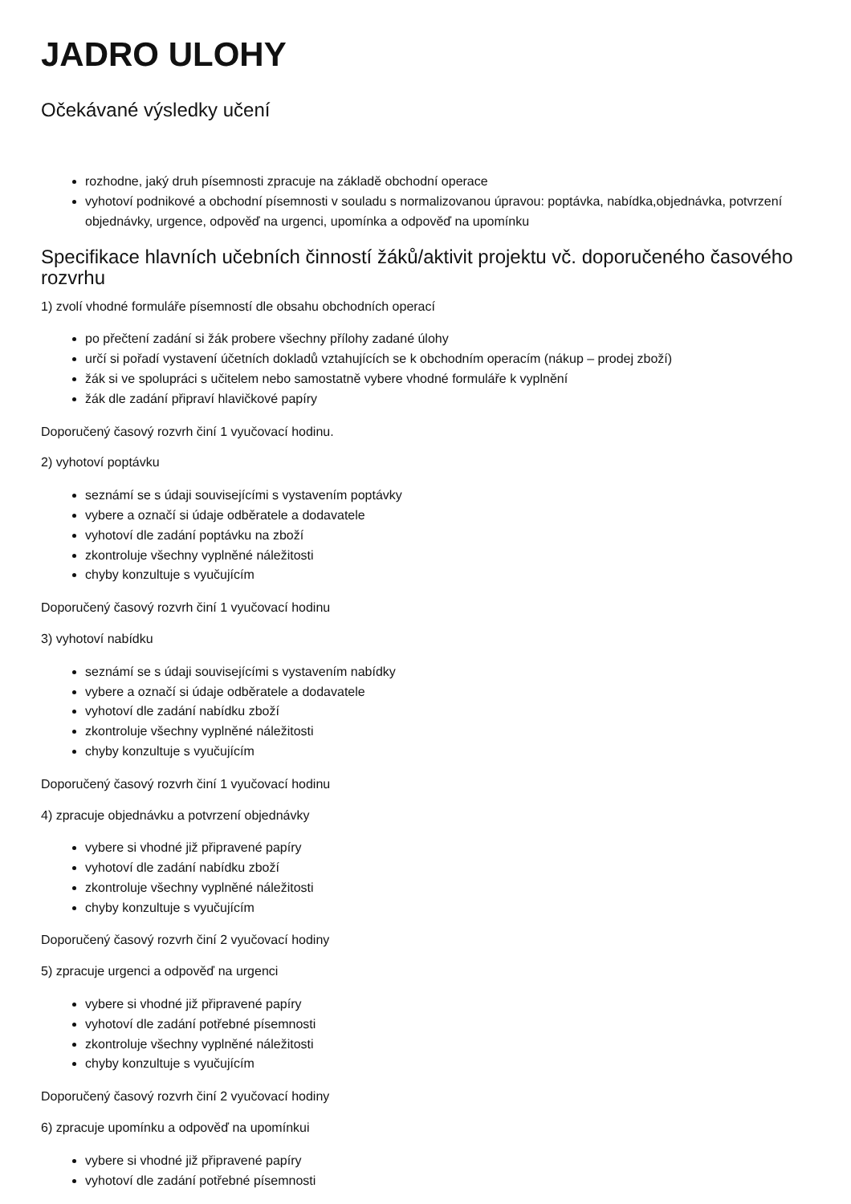JADRO ULOHY
Očekávané výsledky učení
rozhodne, jaký druh písemnosti zpracuje na základě obchodní operace
vyhotoví podnikové a obchodní písemnosti v souladu s normalizovanou úpravou: poptávka, nabídka,objednávka, potvrzení objednávky, urgence, odpověď na urgenci, upomínka a odpověď na upomínku
Specifikace hlavních učebních činností žáků/aktivit projektu vč. doporučeného časového rozvrhu
1) zvolí vhodné formuláře písemností dle obsahu obchodních operací
po přečtení zadání si žák probere všechny přílohy zadané úlohy
určí si pořadí vystavení účetních dokladů vztahujících se k obchodním operacím (nákup – prodej zboží)
žák si ve spolupráci s učitelem nebo samostatně vybere vhodné formuláře k vyplnění
žák dle zadání připraví hlavičkové papíry
Doporučený časový rozvrh činí 1 vyučovací hodinu.
2) vyhotoví poptávku
seznámí se s údaji souvisejícími s vystavením poptávky
vybere a označí si údaje odběratele a dodavatele
vyhotoví dle zadání poptávku na zboží
zkontroluje všechny vyplněné náležitosti
chyby konzultuje s vyučujícím
Doporučený časový rozvrh činí 1 vyučovací hodinu
3) vyhotoví nabídku
seznámí se s údaji souvisejícími s vystavením nabídky
vybere a označí si údaje odběratele a dodavatele
vyhotoví dle zadání nabídku zboží
zkontroluje všechny vyplněné náležitosti
chyby konzultuje s vyučujícím
Doporučený časový rozvrh činí 1 vyučovací hodinu
4) zpracuje objednávku a potvrzení objednávky
vybere si vhodné již připravené papíry
vyhotoví dle zadání nabídku zboží
zkontroluje všechny vyplněné náležitosti
chyby konzultuje s vyučujícím
Doporučený časový rozvrh činí 2 vyučovací hodiny
5) zpracuje urgenci a odpověď na urgenci
vybere si vhodné již připravené papíry
vyhotoví dle zadání potřebné písemnosti
zkontroluje všechny vyplněné náležitosti
chyby konzultuje s vyučujícím
Doporučený časový rozvrh činí 2 vyučovací hodiny
6) zpracuje upomínku a odpověď na upomínkui
vybere si vhodné již připravené papíry
vyhotoví dle zadání potřebné písemnosti